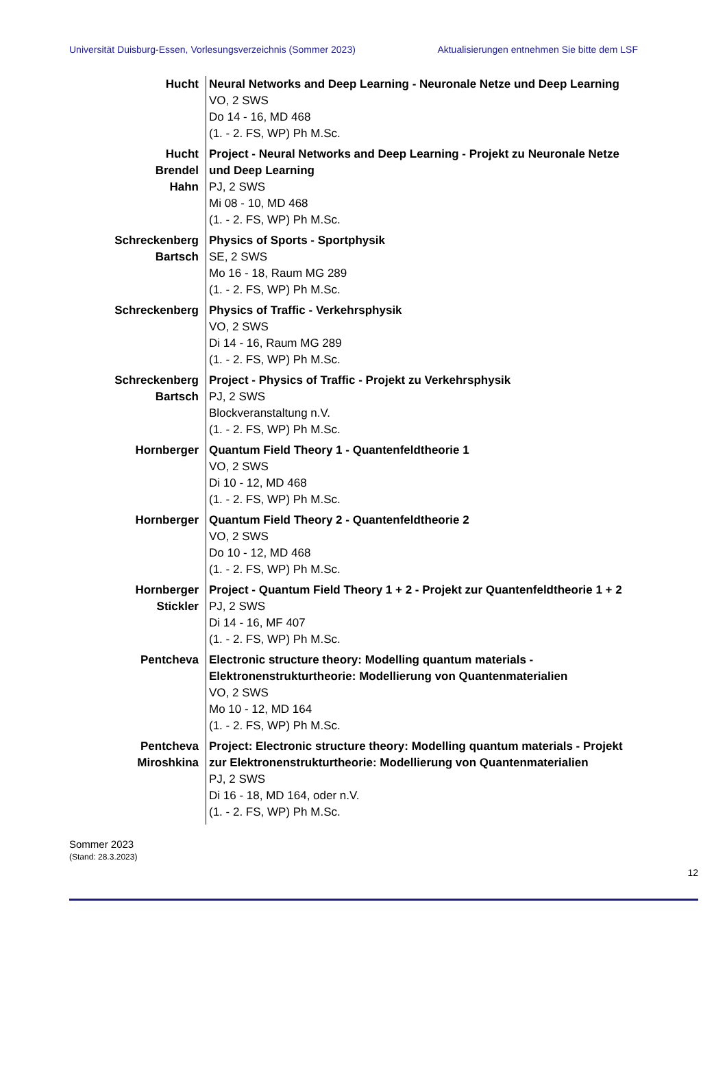Universität Duisburg-Essen, Vorlesungsverzeichnis (Sommer 2023) Aktualisierungen entnehmen Sie bitte dem LSF
| Hucht | Neural Networks and Deep Learning - Neuronale Netze und Deep Learning VO, 2 SWS Do 14 - 16, MD 468 (1. - 2. FS, WP) Ph M.Sc. |
| Hucht Brendel Hahn | Project - Neural Networks and Deep Learning - Projekt zu Neuronale Netze und Deep Learning PJ, 2 SWS Mi 08 - 10, MD 468 (1. - 2. FS, WP) Ph M.Sc. |
| Schreckenberg Bartsch | Physics of Sports - Sportphysik SE, 2 SWS Mo 16 - 18, Raum MG 289 (1. - 2. FS, WP) Ph M.Sc. |
| Schreckenberg | Physics of Traffic - Verkehrsphysik VO, 2 SWS Di 14 - 16, Raum MG 289 (1. - 2. FS, WP) Ph M.Sc. |
| Schreckenberg Bartsch | Project - Physics of Traffic - Projekt zu Verkehrsphysik PJ, 2 SWS Blockveranstaltung n.V. (1. - 2. FS, WP) Ph M.Sc. |
| Hornberger | Quantum Field Theory 1 - Quantenfeldtheorie 1 VO, 2 SWS Di 10 - 12, MD 468 (1. - 2. FS, WP) Ph M.Sc. |
| Hornberger | Quantum Field Theory 2 - Quantenfeldtheorie 2 VO, 2 SWS Do 10 - 12, MD 468 (1. - 2. FS, WP) Ph M.Sc. |
| Hornberger Stickler | Project - Quantum Field Theory 1 + 2 - Projekt zur Quantenfeldtheorie 1 + 2 PJ, 2 SWS Di 14 - 16, MF 407 (1. - 2. FS, WP) Ph M.Sc. |
| Pentcheva | Electronic structure theory: Modelling quantum materials - Elektronenstrukturtheorie: Modellierung von Quantenmaterialien VO, 2 SWS Mo 10 - 12, MD 164 (1. - 2. FS, WP) Ph M.Sc. |
| Pentcheva Miroshkina | Project: Electronic structure theory: Modelling quantum materials - Projekt zur Elektronenstrukturtheorie: Modellierung von Quantenmaterialien PJ, 2 SWS Di 16 - 18, MD 164, oder n.V. (1. - 2. FS, WP) Ph M.Sc. |
Sommer 2023
(Stand: 28.3.2023)
12